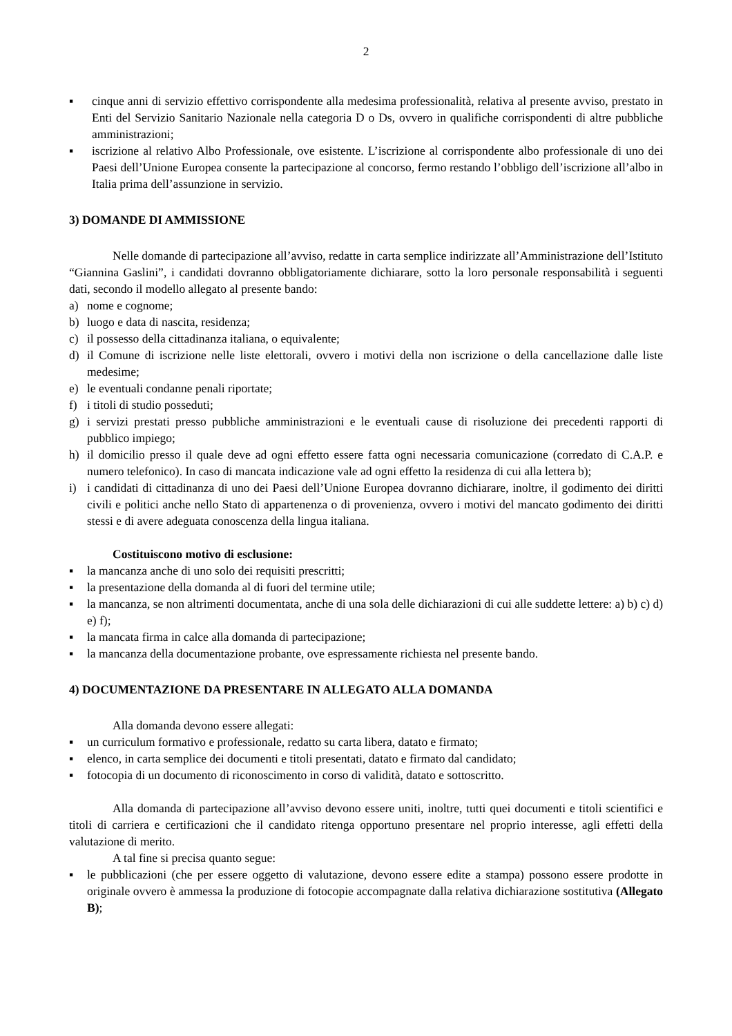2
▪ cinque anni di servizio effettivo corrispondente alla medesima professionalità, relativa al presente avviso, prestato in Enti del Servizio Sanitario Nazionale nella categoria D o Ds, ovvero in qualifiche corrispondenti di altre pubbliche amministrazioni;
▪ iscrizione al relativo Albo Professionale, ove esistente. L’iscrizione al corrispondente albo professionale di uno dei Paesi dell’Unione Europea consente la partecipazione al concorso, fermo restando l’obbligo dell’iscrizione all’albo in Italia prima dell’assunzione in servizio.
3) DOMANDE DI AMMISSIONE
Nelle domande di partecipazione all’avviso, redatte in carta semplice indirizzate all’Amministrazione dell’Istituto “Giannina Gaslini”, i candidati dovranno obbligatoriamente dichiarare, sotto la loro personale responsabilità i seguenti dati, secondo il modello allegato al presente bando:
a) nome e cognome;
b) luogo e data di nascita, residenza;
c) il possesso della cittadinanza italiana, o equivalente;
d) il Comune di iscrizione nelle liste elettorali, ovvero i motivi della non iscrizione o della cancellazione dalle liste medesime;
e) le eventuali condanne penali riportate;
f) i titoli di studio posseduti;
g) i servizi prestati presso pubbliche amministrazioni e le eventuali cause di risoluzione dei precedenti rapporti di pubblico impiego;
h) il domicilio presso il quale deve ad ogni effetto essere fatta ogni necessaria comunicazione (corredato di C.A.P. e numero telefonico). In caso di mancata indicazione vale ad ogni effetto la residenza di cui alla lettera b);
i) i candidati di cittadinanza di uno dei Paesi dell’Unione Europea dovranno dichiarare, inoltre, il godimento dei diritti civili e politici anche nello Stato di appartenenza o di provenienza, ovvero i motivi del mancato godimento dei diritti stessi e di avere adeguata conoscenza della lingua italiana.
Costituiscono motivo di esclusione:
▪ la mancanza anche di uno solo dei requisiti prescritti;
▪ la presentazione della domanda al di fuori del termine utile;
▪ la mancanza, se non altrimenti documentata, anche di una sola delle dichiarazioni di cui alle suddette lettere: a) b) c) d) e) f);
▪ la mancata firma in calce alla domanda di partecipazione;
▪ la mancanza della documentazione probante, ove espressamente richiesta nel presente bando.
4) DOCUMENTAZIONE DA PRESENTARE IN ALLEGATO ALLA DOMANDA
Alla domanda devono essere allegati:
▪ un curriculum formativo e professionale, redatto su carta libera, datato e firmato;
▪ elenco, in carta semplice dei documenti e titoli presentati, datato e firmato dal candidato;
▪ fotocopia di un documento di riconoscimento in corso di validità, datato e sottoscritto.
Alla domanda di partecipazione all’avviso devono essere uniti, inoltre, tutti quei documenti e titoli scientifici e titoli di carriera e certificazioni che il candidato ritenga opportuno presentare nel proprio interesse, agli effetti della valutazione di merito.
A tal fine si precisa quanto segue:
▪ le pubblicazioni (che per essere oggetto di valutazione, devono essere edite a stampa) possono essere prodotte in originale ovvero è ammessa la produzione di fotocopie accompagnate dalla relativa dichiarazione sostitutiva (Allegato B);